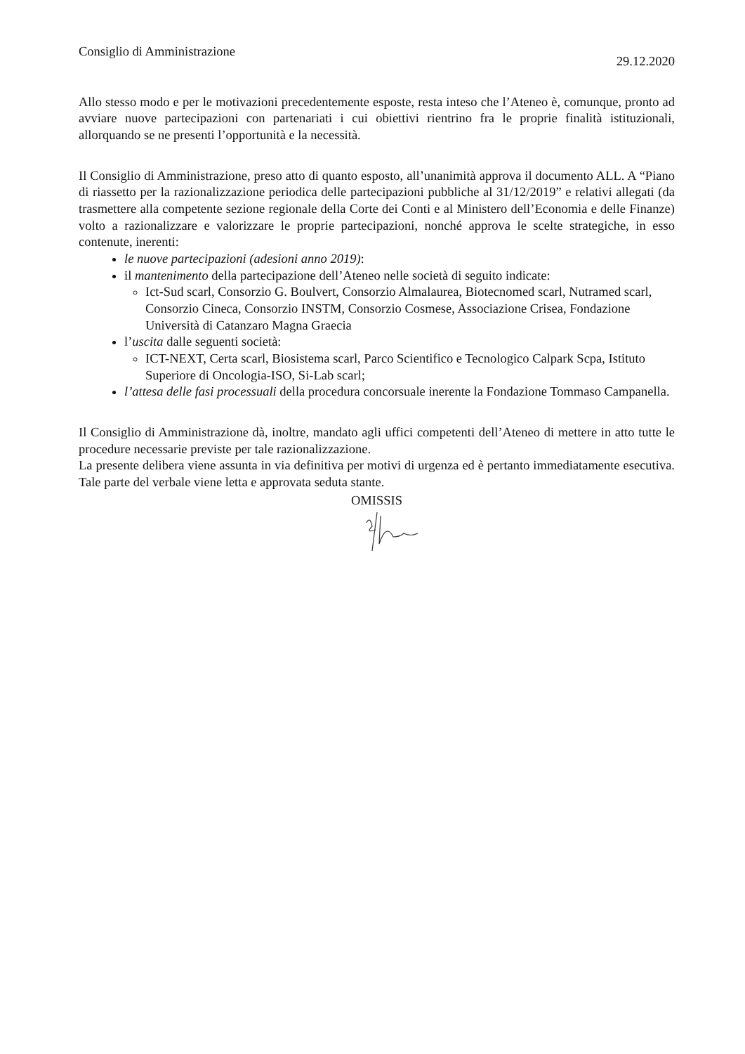Consiglio di Amministrazione
29.12.2020
Allo stesso modo e per le motivazioni precedentemente esposte, resta inteso che l’Ateneo è, comunque, pronto ad avviare nuove partecipazioni con partenariati i cui obiettivi rientrino fra le proprie finalità istituzionali, allorquando se ne presenti l’opportunità e la necessità.
Il Consiglio di Amministrazione, preso atto di quanto esposto, all’unanimità approva il documento ALL. A “Piano di riassetto per la razionalizzazione periodica delle partecipazioni pubbliche al 31/12/2019” e relativi allegati (da trasmettere alla competente sezione regionale della Corte dei Conti e al Ministero dell’Economia e delle Finanze) volto a razionalizzare e valorizzare le proprie partecipazioni, nonché approva le scelte strategiche, in esso contenute, inerenti:
le nuove partecipazioni (adesioni anno 2019):
il mantenimento della partecipazione dell’Ateneo nelle società di seguito indicate:
Ict-Sud scarl, Consorzio G. Boulvert, Consorzio Almalaurea, Biotecnomed scarl, Nutramed scarl, Consorzio Cineca, Consorzio INSTM, Consorzio Cosmese, Associazione Crisea, Fondazione Università di Catanzaro Magna Graecia
l’uscita dalle seguenti società:
ICT-NEXT, Certa scarl, Biosistema scarl, Parco Scientifico e Tecnologico Calpark Scpa, Istituto Superiore di Oncologia-ISO, Si-Lab scarl;
l’attesa delle fasi processuali della procedura concorsuale inerente la Fondazione Tommaso Campanella.
Il Consiglio di Amministrazione dà, inoltre, mandato agli uffici competenti dell’Ateneo di mettere in atto tutte le procedure necessarie previste per tale razionalizzazione.
La presente delibera viene assunta in via definitiva per motivi di urgenza ed è pertanto immediatamente esecutiva. Tale parte del verbale viene letta e approvata seduta stante.
OMISSIS